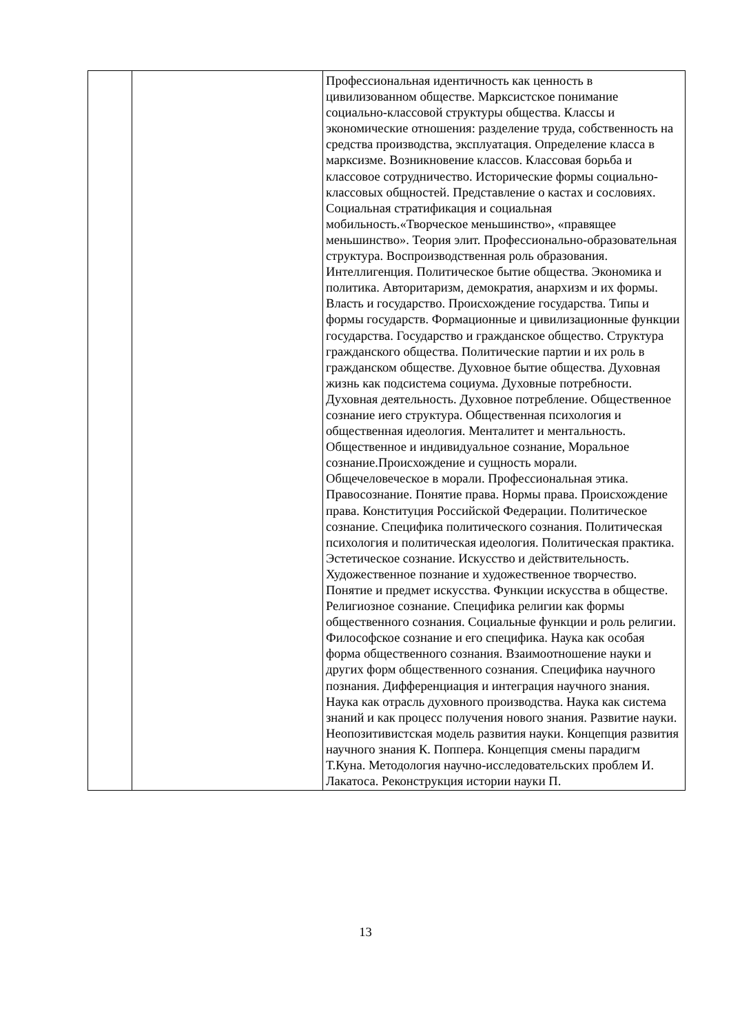| | | Профессиональная идентичность как ценность в цивилизованном обществе. Марксистское понимание социально-классовой структуры общества. Классы и экономические отношения: разделение труда, собственность на средства производства, эксплуатация. Определение класса в марксизме. Возникновение классов. Классовая борьба и классовое сотрудничество. Исторические формы социально-классовых общностей. Представление о кастах и сословиях. Социальная стратификация и социальная мобильность.«Творческое меньшинство», «правящее меньшинство». Теория элит. Профессионально-образовательная структура. Воспроизводственная роль образования. Интеллигенция. Политическое бытие общества. Экономика и политика. Авторитаризм, демократия, анархизм и их формы. Власть и государство. Происхождение государства. Типы и формы государств. Формационные и цивилизационные функции государства. Государство и гражданское общество. Структура гражданского общества. Политические партии и их роль в гражданском обществе. Духовное бытие общества. Духовная жизнь как подсистема социума. Духовные потребности. Духовная деятельность. Духовное потребление. Общественное сознание иего структура. Общественная психология и общественная идеология. Менталитет и ментальность. Общественное и индивидуальное сознание, Моральное сознание.Происхождение и сущность морали. Общечеловеческое в морали. Профессиональная этика. Правосознание. Понятие права. Нормы права. Происхождение права. Конституция Российской Федерации. Политическое сознание. Специфика политического сознания. Политическая психология и политическая идеология. Политическая практика. Эстетическое сознание. Искусство и действительность. Художественное познание и художественное творчество. Понятие и предмет искусства. Функции искусства в обществе. Религиозное сознание. Специфика религии как формы общественного сознания. Социальные функции и роль религии. Философское сознание и его специфика. Наука как особая форма общественного сознания. Взаимоотношение науки и других форм общественного сознания. Специфика научного познания. Дифференциация и интеграция научного знания. Наука как отрасль духовного производства. Наука как система знаний и как процесс получения нового знания. Развитие науки. Неопозитивистская модель развития науки. Концепция развития научного знания К. Поппера. Концепция смены парадигм Т.Куна. Методология научно-исследовательских проблем И. Лакатоса. Реконструкция истории науки П. |
13